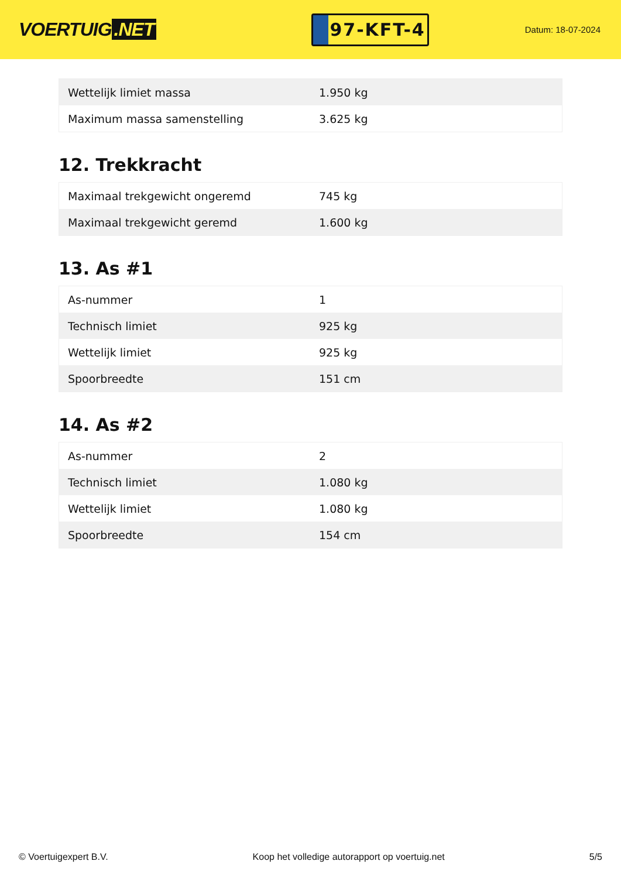VOERTUIG.NET
97-KFT-4
Datum: 18-07-2024
| Wettelijk limiet massa | 1.950 kg |
| Maximum massa samenstelling | 3.625 kg |
12. Trekkracht
| Maximaal trekgewicht ongeremd | 745 kg |
| Maximaal trekgewicht geremd | 1.600 kg |
13. As #1
| As-nummer | 1 |
| Technisch limiet | 925 kg |
| Wettelijk limiet | 925 kg |
| Spoorbreedte | 151 cm |
14. As #2
| As-nummer | 2 |
| Technisch limiet | 1.080 kg |
| Wettelijk limiet | 1.080 kg |
| Spoorbreedte | 154 cm |
© Voertuigexpert B.V. Koop het volledige autorapport op voertuig.net 5/5